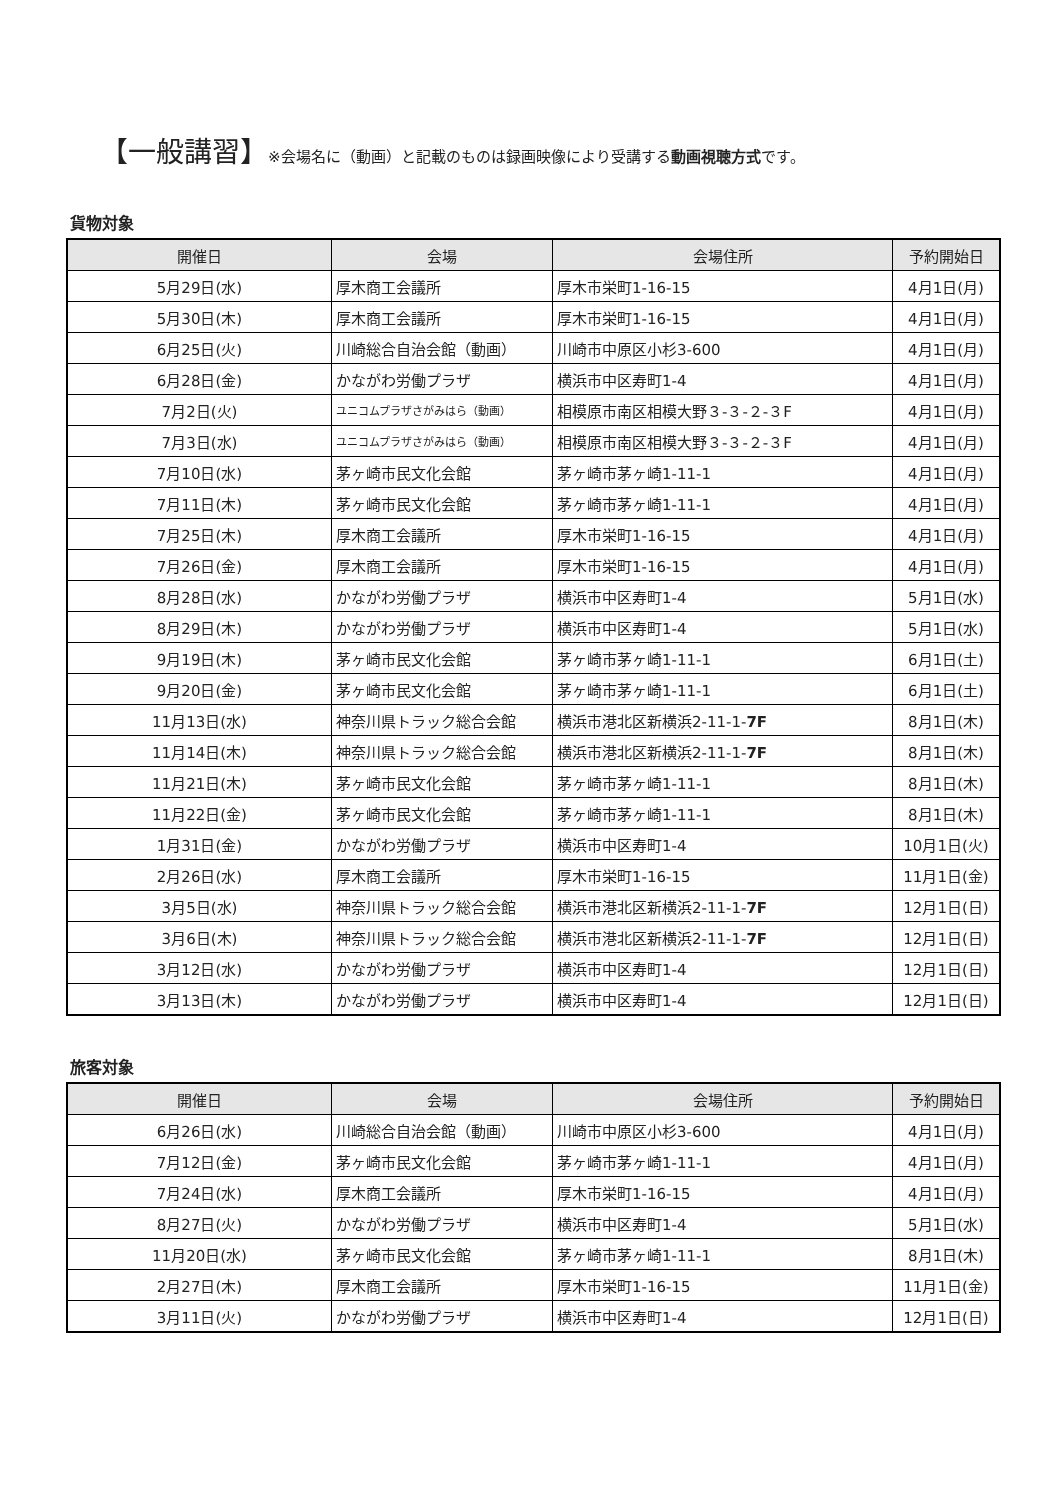【一般講習】※会場名に（動画）と記載のものは録画映像により受講する動画視聴方式です。
貨物対象
| 開催日 | 会場 | 会場住所 | 予約開始日 |
| --- | --- | --- | --- |
| 5月29日(水) | 厚木商工会議所 | 厚木市栄町1-16-15 | 4月1日(月) |
| 5月30日(木) | 厚木商工会議所 | 厚木市栄町1-16-15 | 4月1日(月) |
| 6月25日(火) | 川崎総合自治会館（動画） | 川崎市中原区小杉3-600 | 4月1日(月) |
| 6月28日(金) | かながわ労働プラザ | 横浜市中区寿町1-4 | 4月1日(月) |
| 7月2日(火) | ユニコムプラザさがみはら（動画） | 相模原市南区相模大野３-３-２-３F | 4月1日(月) |
| 7月3日(水) | ユニコムプラザさがみはら（動画） | 相模原市南区相模大野３-３-２-３F | 4月1日(月) |
| 7月10日(水) | 茅ヶ崎市民文化会館 | 茅ヶ崎市茅ヶ崎1-11-1 | 4月1日(月) |
| 7月11日(木) | 茅ヶ崎市民文化会館 | 茅ヶ崎市茅ヶ崎1-11-1 | 4月1日(月) |
| 7月25日(木) | 厚木商工会議所 | 厚木市栄町1-16-15 | 4月1日(月) |
| 7月26日(金) | 厚木商工会議所 | 厚木市栄町1-16-15 | 4月1日(月) |
| 8月28日(水) | かながわ労働プラザ | 横浜市中区寿町1-4 | 5月1日(水) |
| 8月29日(木) | かながわ労働プラザ | 横浜市中区寿町1-4 | 5月1日(水) |
| 9月19日(木) | 茅ヶ崎市民文化会館 | 茅ヶ崎市茅ヶ崎1-11-1 | 6月1日(土) |
| 9月20日(金) | 茅ヶ崎市民文化会館 | 茅ヶ崎市茅ヶ崎1-11-1 | 6月1日(土) |
| 11月13日(水) | 神奈川県トラック総合会館 | 横浜市港北区新横浜2-11-1- 7F | 8月1日(木) |
| 11月14日(木) | 神奈川県トラック総合会館 | 横浜市港北区新横浜2-11-1- 7F | 8月1日(木) |
| 11月21日(木) | 茅ヶ崎市民文化会館 | 茅ヶ崎市茅ヶ崎1-11-1 | 8月1日(木) |
| 11月22日(金) | 茅ヶ崎市民文化会館 | 茅ヶ崎市茅ヶ崎1-11-1 | 8月1日(木) |
| 1月31日(金) | かながわ労働プラザ | 横浜市中区寿町1-4 | 10月1日(火) |
| 2月26日(水) | 厚木商工会議所 | 厚木市栄町1-16-15 | 11月1日(金) |
| 3月5日(水) | 神奈川県トラック総合会館 | 横浜市港北区新横浜2-11-1- 7F | 12月1日(日) |
| 3月6日(木) | 神奈川県トラック総合会館 | 横浜市港北区新横浜2-11-1- 7F | 12月1日(日) |
| 3月12日(水) | かながわ労働プラザ | 横浜市中区寿町1-4 | 12月1日(日) |
| 3月13日(木) | かながわ労働プラザ | 横浜市中区寿町1-4 | 12月1日(日) |
旅客対象
| 開催日 | 会場 | 会場住所 | 予約開始日 |
| --- | --- | --- | --- |
| 6月26日(水) | 川崎総合自治会館（動画） | 川崎市中原区小杉3-600 | 4月1日(月) |
| 7月12日(金) | 茅ヶ崎市民文化会館 | 茅ヶ崎市茅ヶ崎1-11-1 | 4月1日(月) |
| 7月24日(水) | 厚木商工会議所 | 厚木市栄町1-16-15 | 4月1日(月) |
| 8月27日(火) | かながわ労働プラザ | 横浜市中区寿町1-4 | 5月1日(水) |
| 11月20日(水) | 茅ヶ崎市民文化会館 | 茅ヶ崎市茅ヶ崎1-11-1 | 8月1日(木) |
| 2月27日(木) | 厚木商工会議所 | 厚木市栄町1-16-15 | 11月1日(金) |
| 3月11日(火) | かながわ労働プラザ | 横浜市中区寿町1-4 | 12月1日(日) |